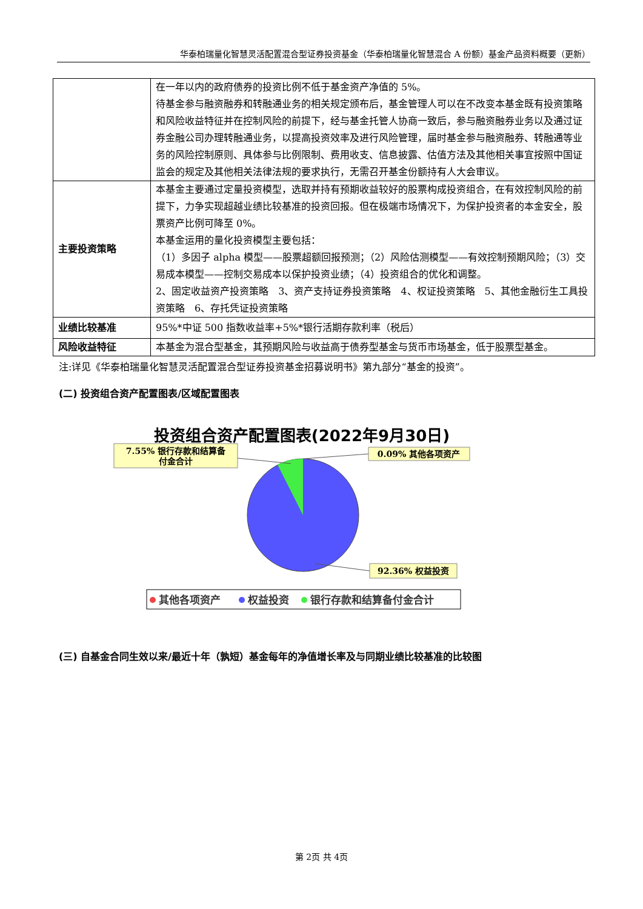华泰柏瑞量化智慧灵活配置混合型证券投资基金（华泰柏瑞量化智慧混合 A 份额）基金产品资料概要（更新）
| | 在一年以内的政府债券的投资比例不低于基金资产净值的 5%。 待基金参与融资融券和转融通业务的相关规定颁布后，基金管理人可以在不改变本基金既有投资策略和风险收益特征并在控制风险的前提下，经与基金托管人协商一致后，参与融资融券业务以及通过证券金融公司办理转融通业务，以提高投资效率及进行风险管理，届时基金参与融资融券、转融通等业务的风险控制原则、具体参与比例限制、费用收支、信息披露、估值方法及其他相关事宜按照中国证监会的规定及其他相关法律法规的要求执行，无需召开基金份额持有人大会审议。 |
| 主要投资策略 | 本基金主要通过定量投资模型，选取并持有预期收益较好的股票构成投资组合，在有效控制风险的前提下，力争实现超越业绩比较基准的投资回报。但在极端市场情况下，为保护投资者的本金安全，股票资产比例可降至 0%。 本基金运用的量化投资模型主要包括： （1）多因子 alpha 模型——股票超额回报预测；（2）风险估测模型——有效控制预期风险；（3）交易成本模型——控制交易成本以保护投资业绩；（4）投资组合的优化和调整。 2、固定收益资产投资策略 3、资产支持证券投资策略 4、权证投资策略 5、其他金融衍生工具投资策略 6、存托凭证投资策略 |
| 业绩比较基准 | 95%*中证 500 指数收益率+5%*银行活期存款利率（税后） |
| 风险收益特征 | 本基金为混合型基金，其预期风险与收益高于债券型基金与货币市场基金，低于股票型基金。 |
注:详见《华泰柏瑞量化智慧灵活配置混合型证券投资基金招募说明书》第九部分“基金的投资”。
(二) 投资组合资产配置图表/区域配置图表
投资组合资产配置图表(2022年9月30日)
7.55% 银行存款和结算备
付金合计
0.09% 其他各项资产
92.36% 权益投资
其他各项资产
权益投资
银行存款和结算备付金合计
(三) 自基金合同生效以来/最近十年（孰短）基金每年的净值增长率及与同期业绩比较基准的比较图
第 2页 共 4页